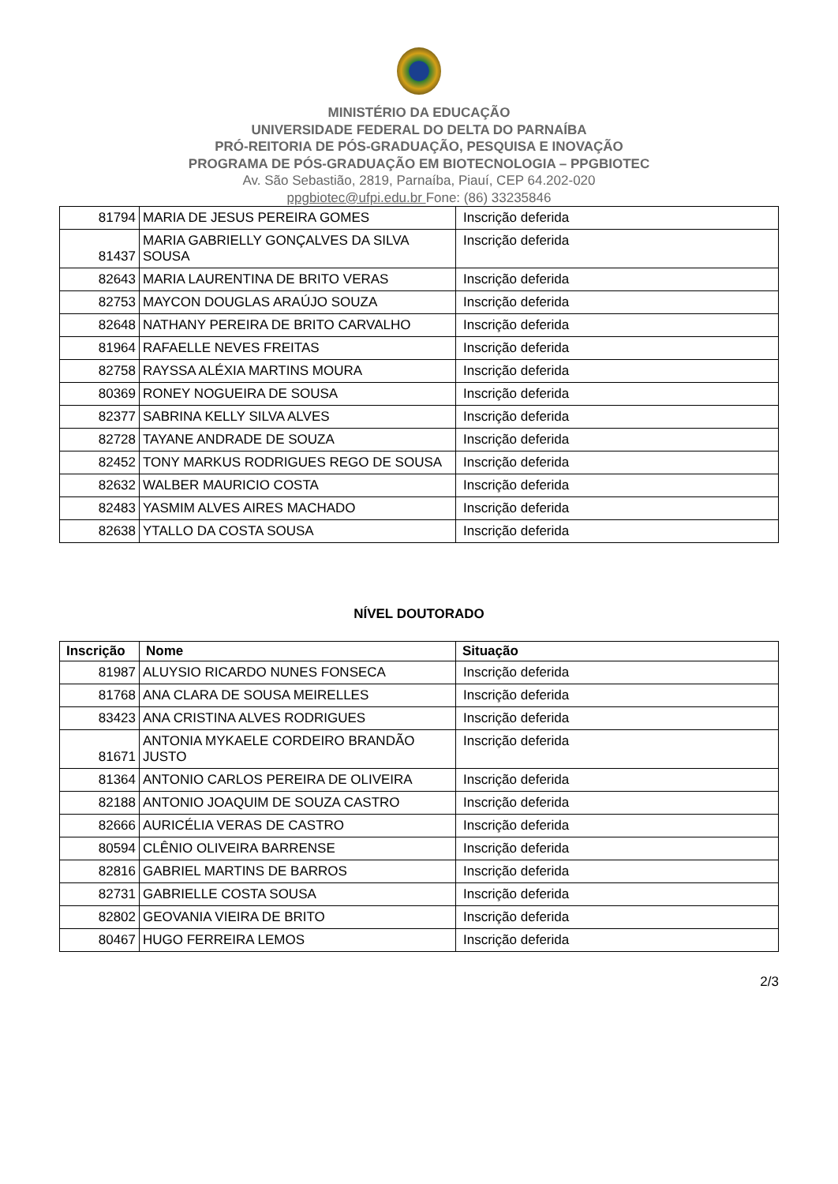MINISTÉRIO DA EDUCAÇÃO
UNIVERSIDADE FEDERAL DO DELTA DO PARNAÍBA
PRÓ-REITORIA DE PÓS-GRADUAÇÃO, PESQUISA E INOVAÇÃO
PROGRAMA DE PÓS-GRADUAÇÃO EM BIOTECNOLOGIA – PPGBIOTEC
Av. São Sebastião, 2819, Parnaíba, Piauí, CEP 64.202-020
ppgbiotec@ufpi.edu.br Fone: (86) 33235846
| 81794 | MARIA DE JESUS PEREIRA GOMES | Inscrição deferida |
| 81437 | MARIA GABRIELLY GONÇALVES DA SILVA SOUSA | Inscrição deferida |
| 82643 | MARIA LAURENTINA DE BRITO VERAS | Inscrição deferida |
| 82753 | MAYCON DOUGLAS ARAÚJO SOUZA | Inscrição deferida |
| 82648 | NATHANY PEREIRA DE BRITO CARVALHO | Inscrição deferida |
| 81964 | RAFAELLE NEVES FREITAS | Inscrição deferida |
| 82758 | RAYSSA ALÉXIA MARTINS MOURA | Inscrição deferida |
| 80369 | RONEY NOGUEIRA DE SOUSA | Inscrição deferida |
| 82377 | SABRINA KELLY SILVA ALVES | Inscrição deferida |
| 82728 | TAYANE ANDRADE DE SOUZA | Inscrição deferida |
| 82452 | TONY MARKUS RODRIGUES REGO DE SOUSA | Inscrição deferida |
| 82632 | WALBER MAURICIO COSTA | Inscrição deferida |
| 82483 | YASMIM ALVES AIRES MACHADO | Inscrição deferida |
| 82638 | YTALLO DA COSTA SOUSA | Inscrição deferida |
NÍVEL DOUTORADO
| Inscrição | Nome | Situação |
| --- | --- | --- |
| 81987 | ALUYSIO RICARDO NUNES FONSECA | Inscrição deferida |
| 81768 | ANA CLARA DE SOUSA MEIRELLES | Inscrição deferida |
| 83423 | ANA CRISTINA ALVES RODRIGUES | Inscrição deferida |
| 81671 | ANTONIA MYKAELE CORDEIRO BRANDÃO JUSTO | Inscrição deferida |
| 81364 | ANTONIO CARLOS PEREIRA DE OLIVEIRA | Inscrição deferida |
| 82188 | ANTONIO JOAQUIM DE SOUZA CASTRO | Inscrição deferida |
| 82666 | AURICÉLIA VERAS DE CASTRO | Inscrição deferida |
| 80594 | CLÊNIO OLIVEIRA BARRENSE | Inscrição deferida |
| 82816 | GABRIEL MARTINS DE BARROS | Inscrição deferida |
| 82731 | GABRIELLE COSTA SOUSA | Inscrição deferida |
| 82802 | GEOVANIA VIEIRA DE BRITO | Inscrição deferida |
| 80467 | HUGO FERREIRA LEMOS | Inscrição deferida |
2/3